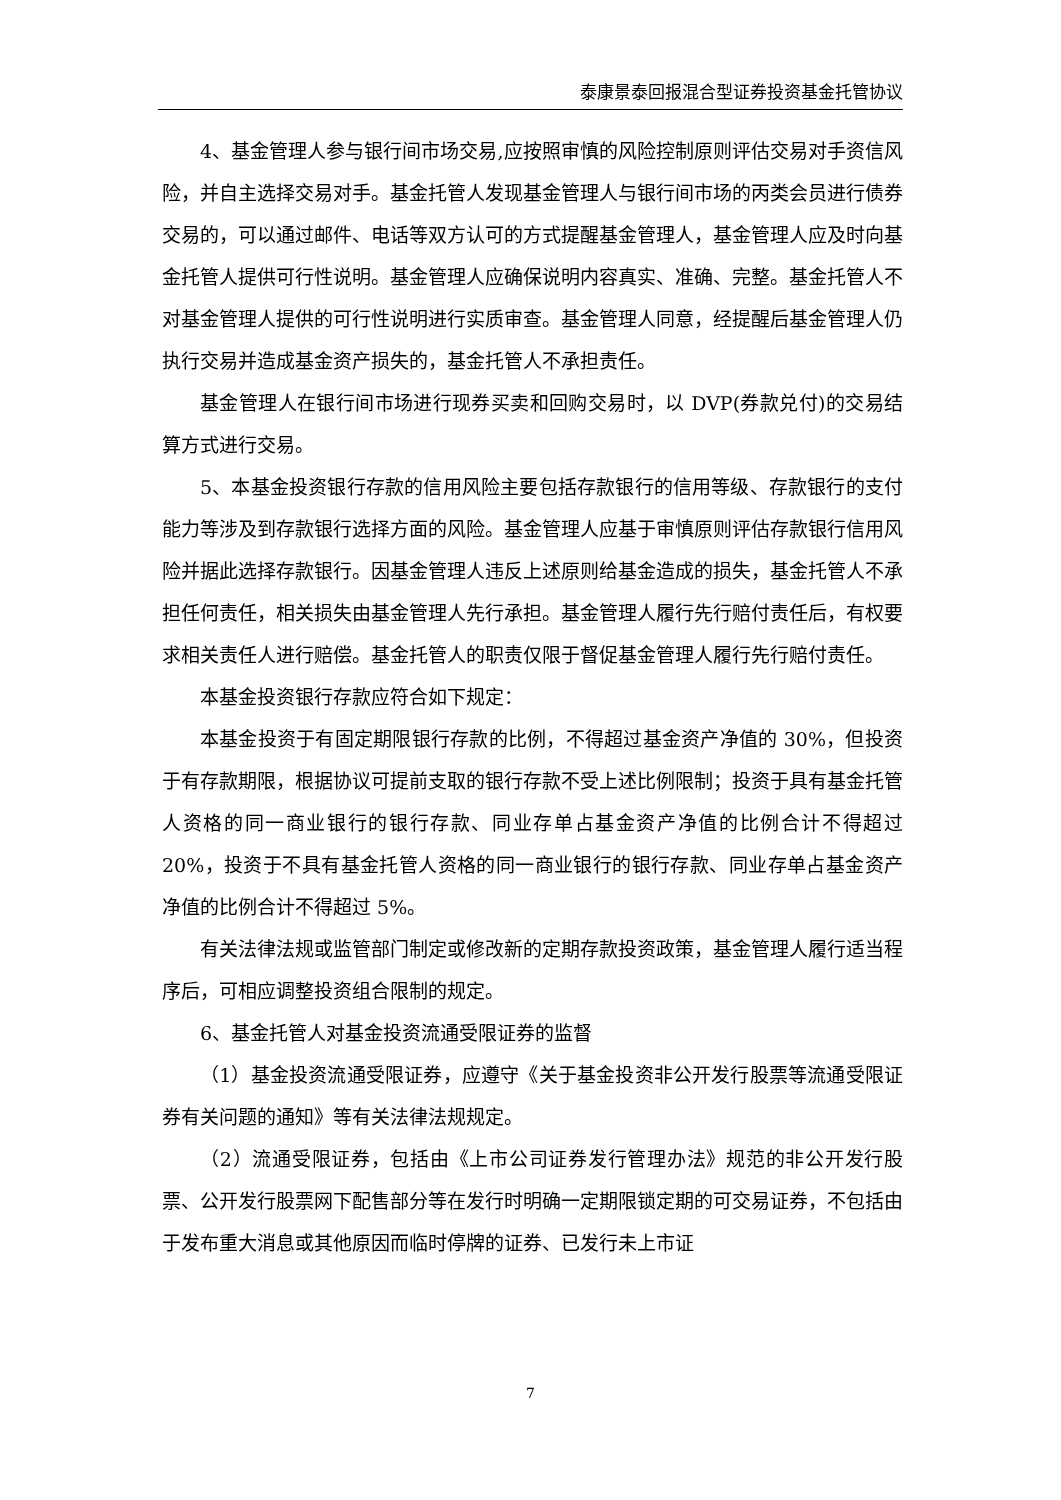泰康景泰回报混合型证券投资基金托管协议
4、基金管理人参与银行间市场交易,应按照审慎的风险控制原则评估交易对手资信风险，并自主选择交易对手。基金托管人发现基金管理人与银行间市场的丙类会员进行债券交易的，可以通过邮件、电话等双方认可的方式提醒基金管理人，基金管理人应及时向基金托管人提供可行性说明。基金管理人应确保说明内容真实、准确、完整。基金托管人不对基金管理人提供的可行性说明进行实质审查。基金管理人同意，经提醒后基金管理人仍执行交易并造成基金资产损失的，基金托管人不承担责任。
基金管理人在银行间市场进行现券买卖和回购交易时，以 DVP(券款兑付)的交易结算方式进行交易。
5、本基金投资银行存款的信用风险主要包括存款银行的信用等级、存款银行的支付能力等涉及到存款银行选择方面的风险。基金管理人应基于审慎原则评估存款银行信用风险并据此选择存款银行。因基金管理人违反上述原则给基金造成的损失，基金托管人不承担任何责任，相关损失由基金管理人先行承担。基金管理人履行先行赔付责任后，有权要求相关责任人进行赔偿。基金托管人的职责仅限于督促基金管理人履行先行赔付责任。
本基金投资银行存款应符合如下规定：
本基金投资于有固定期限银行存款的比例，不得超过基金资产净值的 30%，但投资于有存款期限，根据协议可提前支取的银行存款不受上述比例限制；投资于具有基金托管人资格的同一商业银行的银行存款、同业存单占基金资产净值的比例合计不得超过 20%，投资于不具有基金托管人资格的同一商业银行的银行存款、同业存单占基金资产净值的比例合计不得超过 5%。
有关法律法规或监管部门制定或修改新的定期存款投资政策，基金管理人履行适当程序后，可相应调整投资组合限制的规定。
6、基金托管人对基金投资流通受限证券的监督
（1）基金投资流通受限证券，应遵守《关于基金投资非公开发行股票等流通受限证券有关问题的通知》等有关法律法规规定。
（2）流通受限证券，包括由《上市公司证券发行管理办法》规范的非公开发行股票、公开发行股票网下配售部分等在发行时明确一定期限锁定期的可交易证券，不包括由于发布重大消息或其他原因而临时停牌的证券、已发行未上市证
7